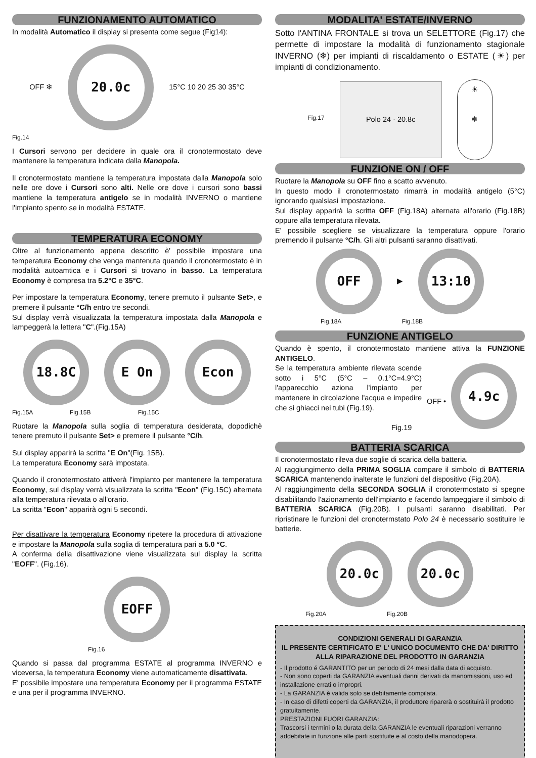FUNZIONAMENTO AUTOMATICO
In modalità Automatico il display si presenta come segue (Fig14):
OFF ❄
20.0c
15°C 10 20 25 30 35°C
Fig.14
I Cursori servono per decidere in quale ora il cronotermostato deve mantenere la temperatura indicata dalla Manopola.
Il cronotermostato mantiene la temperatura impostata dalla Manopola solo nelle ore dove i Cursori sono alti. Nelle ore dove i cursori sono bassi mantiene la temperatura antigelo se in modalità INVERNO o mantiene l'impianto spento se in modalità ESTATE.
TEMPERATURA ECONOMY
Oltre al funzionamento appena descritto è' possibile impostare una temperatura Economy che venga mantenuta quando il cronotermostato è in modalità autoamtica e i Cursori si trovano in basso. La temperatura Economy è compresa tra 5.2°C e 35°C.
Per impostare la temperatura Economy, tenere premuto il pulsante Set>, e premere il pulsante °C/h entro tre secondi.
Sul display verrà visualizzata la temperatura impostata dalla Manopola e lampeggerà la lettera "C".(Fig.15A)
18.8C E On Econ
Fig.15A Fig.15B Fig.15C
Ruotare la Manopola sulla soglia di temperatura desiderata, dopodichè tenere premuto il pulsante Set> e premere il pulsante °C/h.
Sul display apparirà la scritta "E On"(Fig. 15B).
La temperatura Economy sarà impostata.
Quando il cronotermostato attiverà l'impianto per mantenere la temperatura Economy, sul display verrà visualizzata la scritta "Econ" (Fig.15C) alternata alla temperatura rilevata o all'orario.
La scritta "Econ" apparirà ogni 5 secondi.
Per disattivare la temperatura Economy ripetere la procedura di attivazione e impostare la Manopola sulla soglia di temperatura pari a 5.0 °C.
A conferma della disattivazione viene visualizzata sul display la scritta "EOFF". (Fig.16).
EOFF
Fig.16
Quando si passa dal programma ESTATE al programma INVERNO e viceversa, la temperatura Economy viene automaticamente disattivata.
E' possibile impostare una temperatura Economy per il programma ESTATE e una per il programma INVERNO.
MODALITA' ESTATE/INVERNO
Sotto l'ANTINA FRONTALE si trova un SELETTORE (Fig.17) che permette di impostare la modalità di funzionamento stagionale INVERNO (❄) per impianti di riscaldamento o ESTATE (☀) per impianti di condizionamento.
Fig.17
Polo 24 · 20.8c
☀
❄
FUNZIONE ON / OFF
Ruotare la Manopola su OFF fino a scatto avvenuto.
In questo modo il cronotermostato rimarrà in modalità antigelo (5°C) ignorando qualsiasi impostazione.
Sul display apparirà la scritta OFF (Fig.18A) alternata all'orario (Fig.18B) oppure alla temperatura rilevata.
E' possibile scegliere se visualizzare la temperatura oppure l'orario premendo il pulsante °C/h. Gli altri pulsanti saranno disattivati.
OFF
▶
13:10
Fig.18A Fig.18B
FUNZIONE ANTIGELO
Quando è spento, il cronotermostato mantiene attiva la FUNZIONE ANTIGELO.
Se la temperatura ambiente rilevata scende sotto i 5°C (5°C – 0.1°C=4.9°C) l'apparecchio aziona l'impianto per mantenere in circolazione l'acqua e impedire che si ghiacci nei tubi (Fig.19).
Fig.19
OFF •
4.9c
BATTERIA SCARICA
Il cronotermostato rileva due soglie di scarica della batteria.
Al raggiungimento della PRIMA SOGLIA compare il simbolo di BATTERIA SCARICA mantenendo inalterate le funzioni del dispositivo (Fig.20A).
Al raggiungimento della SECONDA SOGLIA il cronotermostato si spegne disabilitando l'azionamento dell'impianto e facendo lampeggiare il simbolo di BATTERIA SCARICA (Fig.20B). I pulsanti saranno disabilitati. Per ripristinare le funzioni del cronotermstato Polo 24 è necessario sostituire le batterie.
20.0c 20.0c
Fig.20A Fig.20B
CONDIZIONI GENERALI DI GARANZIA
IL PRESENTE CERTIFICATO E' L' UNICO DOCUMENTO CHE DA' DIRITTO ALLA RIPARAZIONE DEL PRODOTTO IN GARANZIA
- Il prodotto é GARANTITO per un periodo di 24 mesi dalla data di acquisto.
- Non sono coperti da GARANZIA eventuali danni derivati da manomissioni, uso ed installazione errati o impropri.
- La GARANZIA è valida solo se debitamente compilata.
- In caso di difetti coperti da GARANZIA, il produttore riparerà o sostituirà il prodotto gratuitamente.
PRESTAZIONI FUORI GARANZIA:
Trascorsi i termini o la durata della GARANZIA le eventuali riparazioni verranno addebitate in funzione alle parti sostituite e al costo della manodopera.